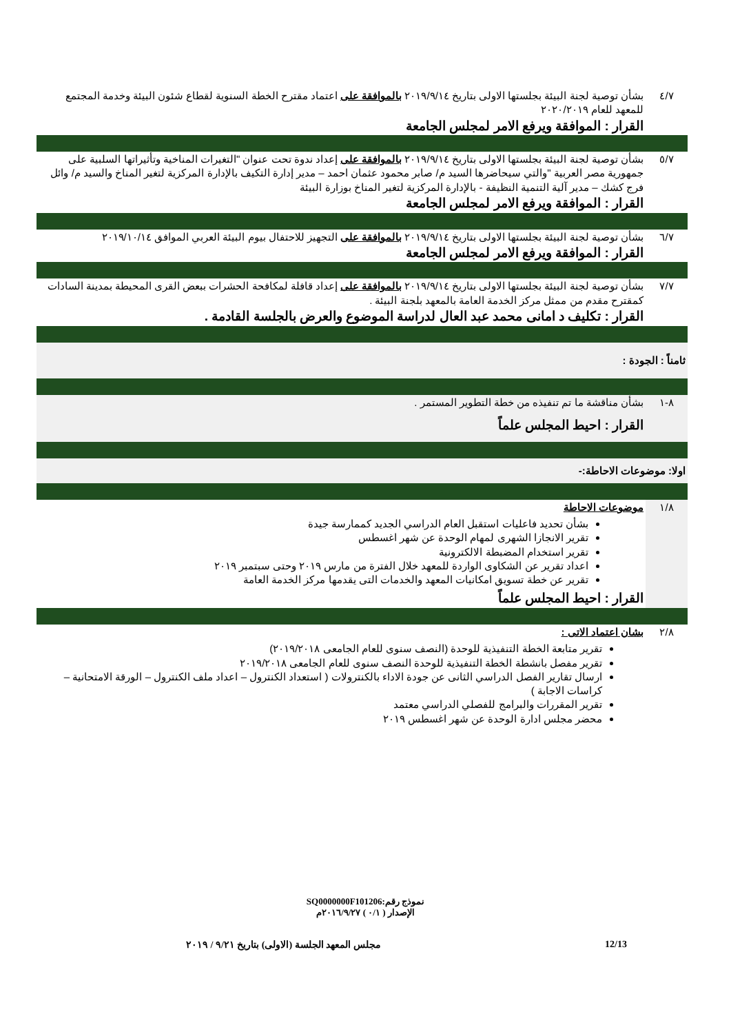| ٤/٧ | بشأن توصية لجنة البيئة بجلستها الاولى بتاريخ ٢٠١٩/٩/١٤ بالموافقة على اعتماد مقترح الخطة السنوية لقطاع شئون البيئة وخدمة المجتمع للمعهد للعام ٢٠٢٠/٢٠١٩ القرار : الموافقة ويرفع الامر لمجلس الجامعة |
| ٥/٧ | بشأن توصية لجنة البيئة بجلستها الاولى بتاريخ ٢٠١٩/٩/١٤ بالموافقة على إعداد ندوة تحت عنوان "التغيرات المناخية وتأثيراتها السلبية على جمهورية مصر العربية "والتي سيحاضرها السيد م/ صابر محمود عثمان احمد – مدير إدارة التكيف بالإدارة المركزية لتغير المناخ والسيد م/ وائل فرج كشك – مدير آلية التنمية النظيفة - بالإدارة المركزية لتغير المناخ بوزارة البيئة القرار : الموافقة ويرفع الامر لمجلس الجامعة |
| ٦/٧ | بشأن توصية لجنة البيئة بجلستها الاولى بتاريخ ٢٠١٩/٩/١٤ بالموافقة على التجهيز للاحتفال بيوم البيئة العربي الموافق ٢٠١٩/١٠/١٤ القرار : الموافقة ويرفع الامر لمجلس الجامعة |
| ٧/٧ | بشأن توصية لجنة البيئة بجلستها الاولى بتاريخ ٢٠١٩/٩/١٤ بالموافقة على إعداد قافلة لمكافحة الحشرات ببعض القرى المحيطة بمدينة السادات كمقترح مقدم من ممثل مركز الخدمة العامة بالمعهد بلجنة البيئة . القرار : تكليف د امانى محمد عبد العال لدراسة الموضوع والعرض بالجلسة القادمة . |
| ثامناً : الجودة : | |
| ٨-١ | بشأن مناقشة ما تم تنفيذه من خطة التطوير المستمر . القرار : احيط المجلس علماً |
| اولا: موضوعات الاحاطة:- | |
| ١/٨ | موضوعات الاحاطة بشأن تحديد فاعليات استقبل العام الدراسي الجديد كممارسة جيدة تقرير الانجازا الشهرى لمهام الوحدة عن شهر اغسطس تقرير استخدام المضبطة الالكترونية اعداد تقرير عن الشكاوى الواردة للمعهد خلال الفترة من مارس ٢٠١٩ وحتى سبتمبر ٢٠١٩ تقرير عن خطة تسويق امكانيات المعهد والخدمات التى يقدمها مركز الخدمة العامة القرار : احيط المجلس علماً |
| ٢/٨ | بشان اعتماد الاتى : تقرير متابعة الخطة التنفيذية للوحدة (النصف سنوى للعام الجامعى ٢٠١٩/٢٠١٨) تقرير مفصل بانشطة الخطة التنفيذية للوحدة النصف سنوى للعام الجامعى ٢٠١٩/٢٠١٨ ارسال تقارير الفصل الدراسي الثانى عن جودة الاداء بالكنترولات ( استعداد الكنترول – اعداد ملف الكنترول – الورقة الامتحانية – كراسات الاجابة ) تقرير المقررات والبرامج للفصلي الدراسي معتمد محضر مجلس ادارة الوحدة عن شهر اغسطس ٢٠١٩ |
نموذج رقم:SQ0000000F101206
الإصدار ( ٠/١ ) ٢٠١٦/٩/٢٧م
12/13 مجلس المعهد الجلسة (الاولى) بتاريخ ٩/٢١ / ٢٠١٩